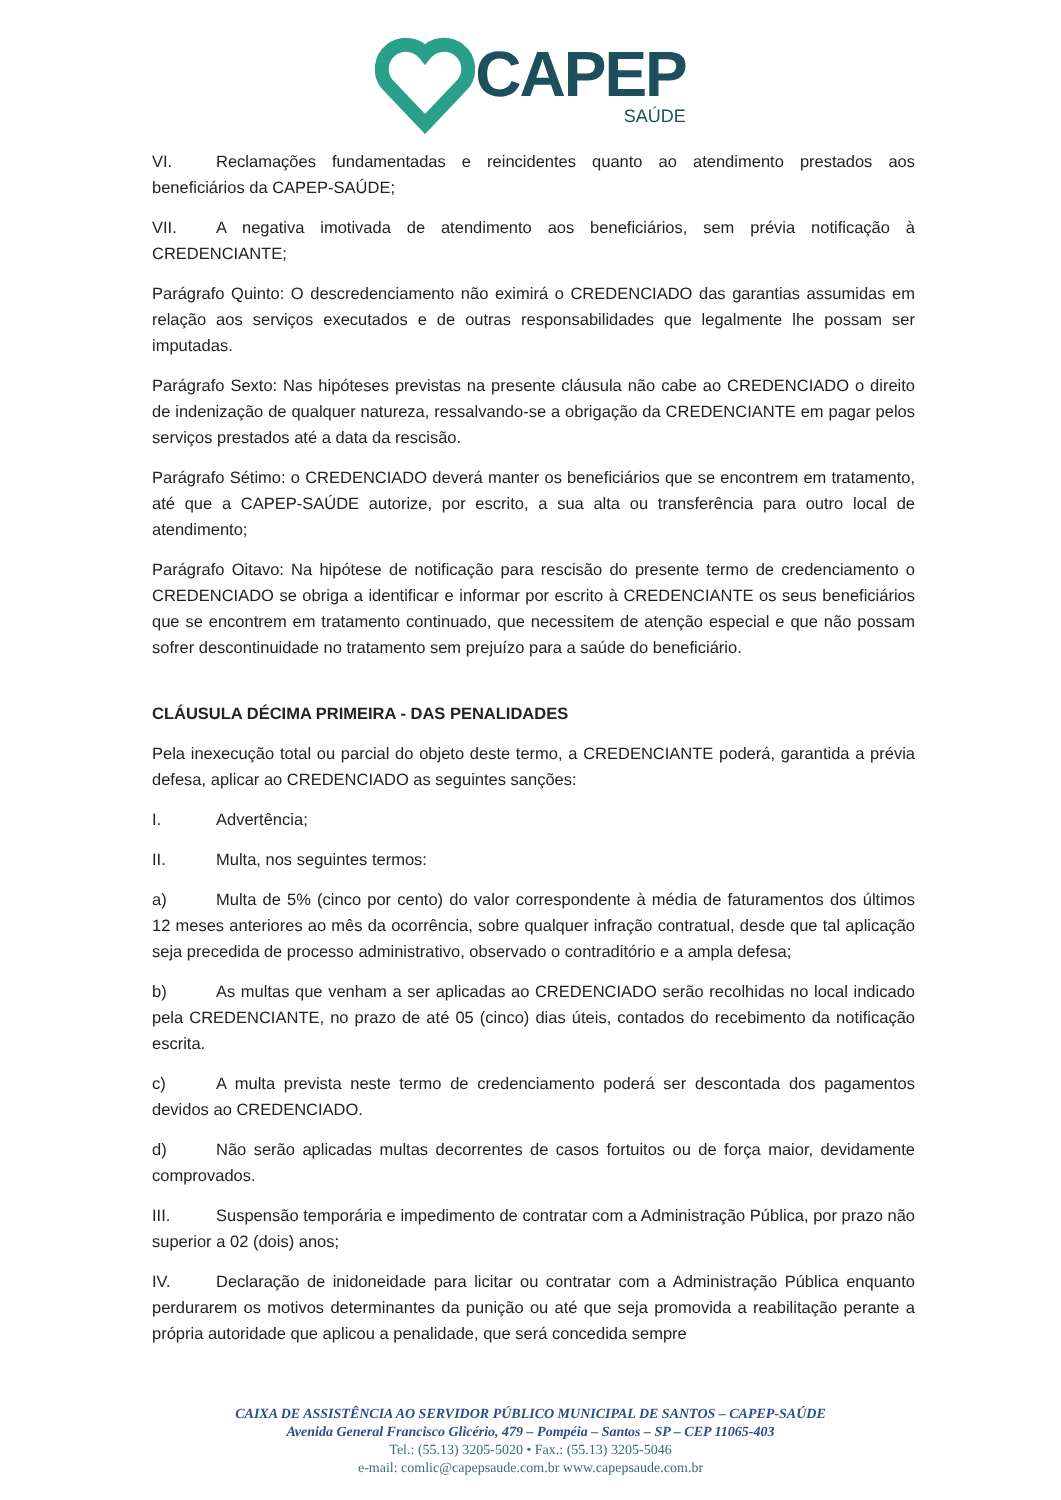CAPEP
SAÚDE
VI. Reclamações fundamentadas e reincidentes quanto ao atendimento prestados aos beneficiários da CAPEP-SAÚDE;
VII. A negativa imotivada de atendimento aos beneficiários, sem prévia notificação à CREDENCIANTE;
Parágrafo Quinto: O descredenciamento não eximirá o CREDENCIADO das garantias assumidas em relação aos serviços executados e de outras responsabilidades que legalmente lhe possam ser imputadas.
Parágrafo Sexto: Nas hipóteses previstas na presente cláusula não cabe ao CREDENCIADO o direito de indenização de qualquer natureza, ressalvando-se a obrigação da CREDENCIANTE em pagar pelos serviços prestados até a data da rescisão.
Parágrafo Sétimo: o CREDENCIADO deverá manter os beneficiários que se encontrem em tratamento, até que a CAPEP-SAÚDE autorize, por escrito, a sua alta ou transferência para outro local de atendimento;
Parágrafo Oitavo: Na hipótese de notificação para rescisão do presente termo de credenciamento o CREDENCIADO se obriga a identificar e informar por escrito à CREDENCIANTE os seus beneficiários que se encontrem em tratamento continuado, que necessitem de atenção especial e que não possam sofrer descontinuidade no tratamento sem prejuízo para a saúde do beneficiário.
CLÁUSULA DÉCIMA PRIMEIRA - DAS PENALIDADES
Pela inexecução total ou parcial do objeto deste termo, a CREDENCIANTE poderá, garantida a prévia defesa, aplicar ao CREDENCIADO as seguintes sanções:
I. Advertência;
II. Multa, nos seguintes termos:
a) Multa de 5% (cinco por cento) do valor correspondente à média de faturamentos dos últimos 12 meses anteriores ao mês da ocorrência, sobre qualquer infração contratual, desde que tal aplicação seja precedida de processo administrativo, observado o contraditório e a ampla defesa;
b) As multas que venham a ser aplicadas ao CREDENCIADO serão recolhidas no local indicado pela CREDENCIANTE, no prazo de até 05 (cinco) dias úteis, contados do recebimento da notificação escrita.
c) A multa prevista neste termo de credenciamento poderá ser descontada dos pagamentos devidos ao CREDENCIADO.
d) Não serão aplicadas multas decorrentes de casos fortuitos ou de força maior, devidamente comprovados.
III. Suspensão temporária e impedimento de contratar com a Administração Pública, por prazo não superior a 02 (dois) anos;
IV. Declaração de inidoneidade para licitar ou contratar com a Administração Pública enquanto perdurarem os motivos determinantes da punição ou até que seja promovida a reabilitação perante a própria autoridade que aplicou a penalidade, que será concedida sempre
CAIXA DE ASSISTÊNCIA AO SERVIDOR PÚBLICO MUNICIPAL DE SANTOS – CAPEP-SAÚDE
Avenida General Francisco Glicério, 479 – Pompéia – Santos – SP – CEP 11065-403
Tel.: (55.13) 3205-5020 • Fax.: (55.13) 3205-5046
e-mail: comlic@capepsaude.com.br www.capepsaude.com.br